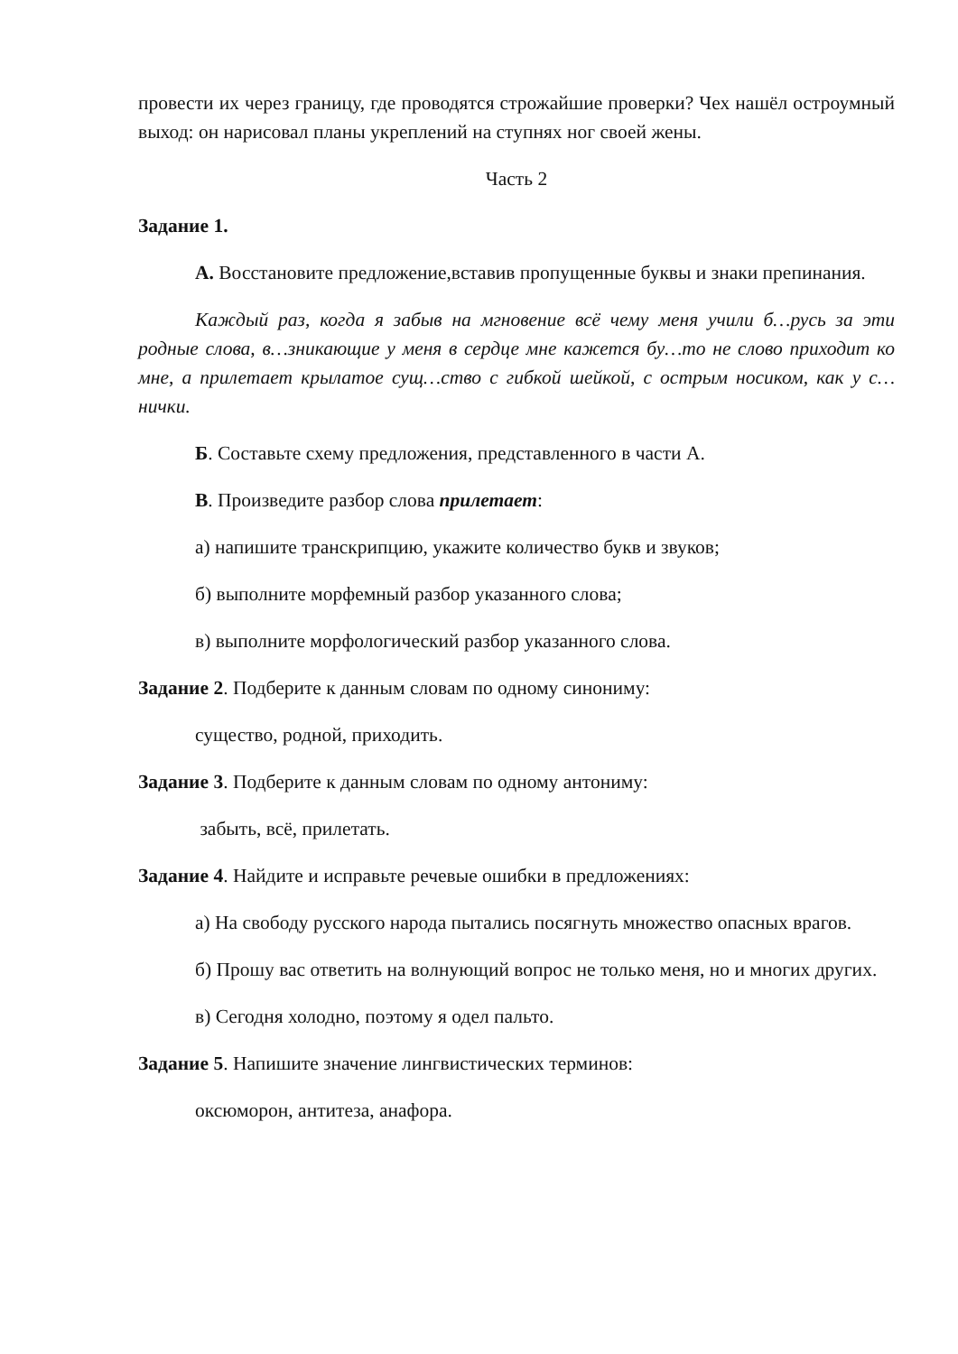провести их через границу, где проводятся строжайшие проверки? Чех нашёл остроумный выход: он нарисовал планы укреплений на ступнях ног своей жены.
Часть 2
Задание 1.
А. Восстановите предложение,вставив пропущенные буквы и знаки препинания.
Каждый раз, когда я забыв на мгновение всё чему меня учили б…русь за эти родные слова, в…зникающие у меня в сердце мне кажется бу…то не слово приходит ко мне, а прилетает крылатое сущ…ство с гибкой шейкой, с острым носиком, как у с…нички.
Б. Составьте схему предложения, представленного в части А.
В. Произведите разбор слова прилетает:
а) напишите транскрипцию, укажите количество букв и звуков;
б) выполните морфемный разбор указанного слова;
в) выполните морфологический разбор указанного слова.
Задание 2. Подберите к данным словам по одному синониму:
существо, родной, приходить.
Задание 3. Подберите к данным словам по одному антониму:
забыть, всё, прилетать.
Задание 4. Найдите и исправьте речевые ошибки в предложениях:
а) На свободу русского народа пытались посягнуть множество опасных врагов.
б) Прошу вас ответить на волнующий вопрос не только меня, но и многих других.
в) Сегодня холодно, поэтому я одел пальто.
Задание 5. Напишите значение лингвистических терминов:
оксюморон, антитеза, анафора.